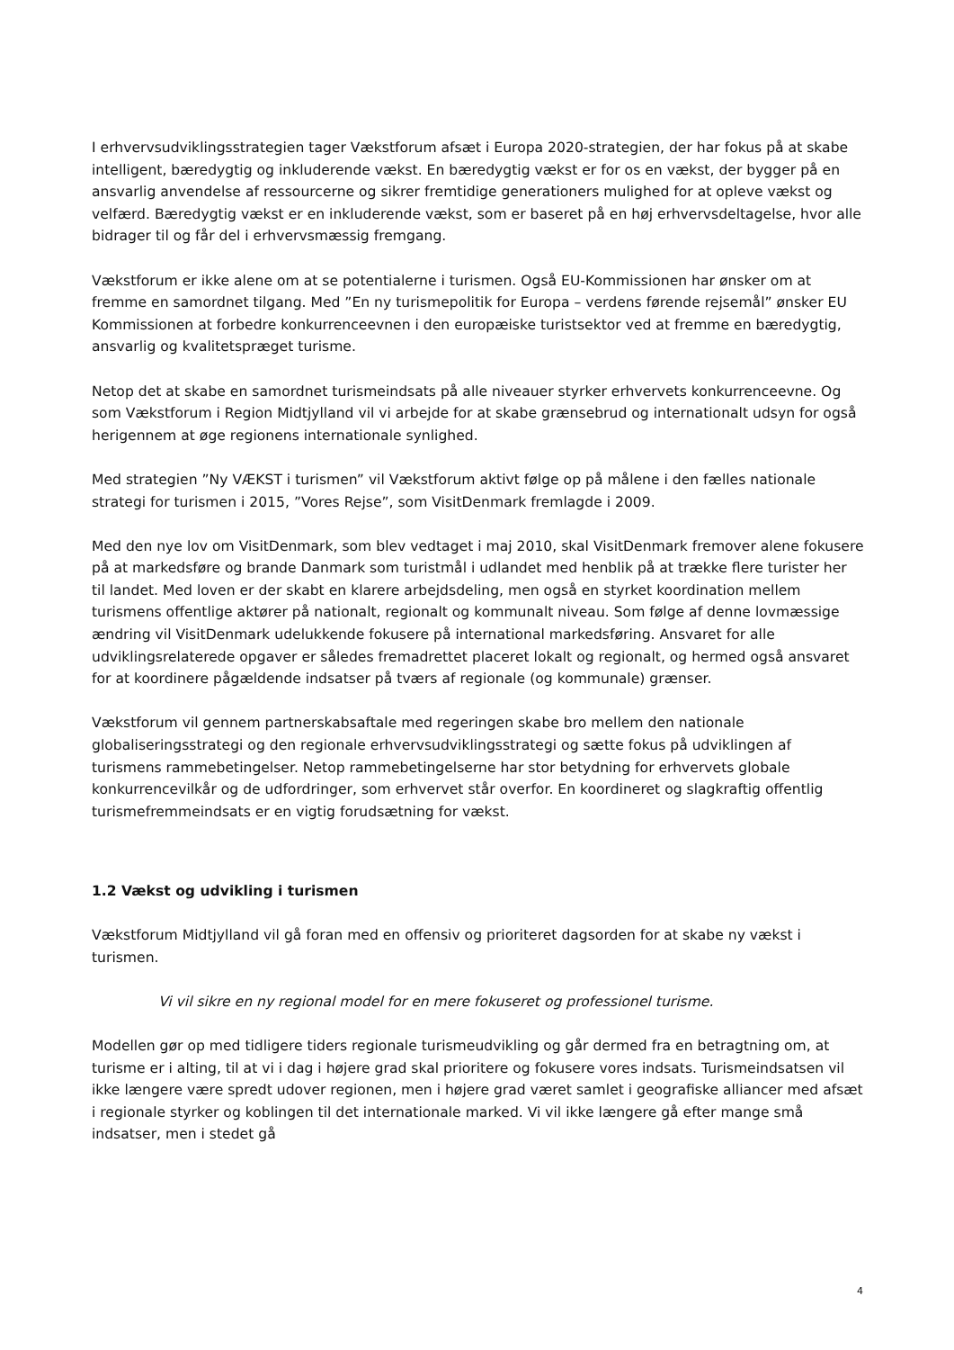I erhvervsudviklingsstrategien tager Vækstforum afsæt i Europa 2020-strategien, der har fokus på at skabe intelligent, bæredygtig og inkluderende vækst. En bæredygtig vækst er for os en vækst, der bygger på en ansvarlig anvendelse af ressourcerne og sikrer fremtidige generationers mulighed for at opleve vækst og velfærd. Bæredygtig vækst er en inkluderende vækst, som er baseret på en høj erhvervsdeltagelse, hvor alle bidrager til og får del i erhvervsmæssig fremgang.
Vækstforum er ikke alene om at se potentialerne i turismen. Også EU-Kommissionen har ønsker om at fremme en samordnet tilgang. Med ”En ny turismepolitik for Europa – verdens førende rejsemål” ønsker EU Kommissionen at forbedre konkurrenceevnen i den europæiske turistsektor ved at fremme en bæredygtig, ansvarlig og kvalitetspræget turisme.
Netop det at skabe en samordnet turismeindsats på alle niveauer styrker erhvervets konkurrenceevne. Og som Vækstforum i Region Midtjylland vil vi arbejde for at skabe grænsebrud og internationalt udsyn for også herigennem at øge regionens internationale synlighed.
Med strategien ”Ny VÆKST i turismen” vil Vækstforum aktivt følge op på målene i den fælles nationale strategi for turismen i 2015, ”Vores Rejse”, som VisitDenmark fremlagde i 2009.
Med den nye lov om VisitDenmark, som blev vedtaget i maj 2010, skal VisitDenmark fremover alene fokusere på at markedsføre og brande Danmark som turistmål i udlandet med henblik på at trække flere turister her til landet. Med loven er der skabt en klarere arbejdsdeling, men også en styrket koordination mellem turismens offentlige aktører på nationalt, regionalt og kommunalt niveau. Som følge af denne lovmæssige ændring vil VisitDenmark udelukkende fokusere på international markedsføring. Ansvaret for alle udviklingsrelaterede opgaver er således fremadrettet placeret lokalt og regionalt, og hermed også ansvaret for at koordinere pågældende indsatser på tværs af regionale (og kommunale) grænser.
Vækstforum vil gennem partnerskabsaftale med regeringen skabe bro mellem den nationale globaliseringsstrategi og den regionale erhvervsudviklingsstrategi og sætte fokus på udviklingen af turismens rammebetingelser. Netop rammebetingelserne har stor betydning for erhvervets globale konkurrencevilkår og de udfordringer, som erhvervet står overfor. En koordineret og slagkraftig offentlig turismefremmeindsats er en vigtig forudsætning for vækst.
1.2 Vækst og udvikling i turismen
Vækstforum Midtjylland vil gå foran med en offensiv og prioriteret dagsorden for at skabe ny vækst i turismen.
Vi vil sikre en ny regional model for en mere fokuseret og professionel turisme.
Modellen gør op med tidligere tiders regionale turismeudvikling og går dermed fra en betragtning om, at turisme er i alting, til at vi i dag i højere grad skal prioritere og fokusere vores indsats. Turismeindsatsen vil ikke længere være spredt udover regionen, men i højere grad været samlet i geografiske alliancer med afsæt i regionale styrker og koblingen til det internationale marked. Vi vil ikke længere gå efter mange små indsatser, men i stedet gå
4